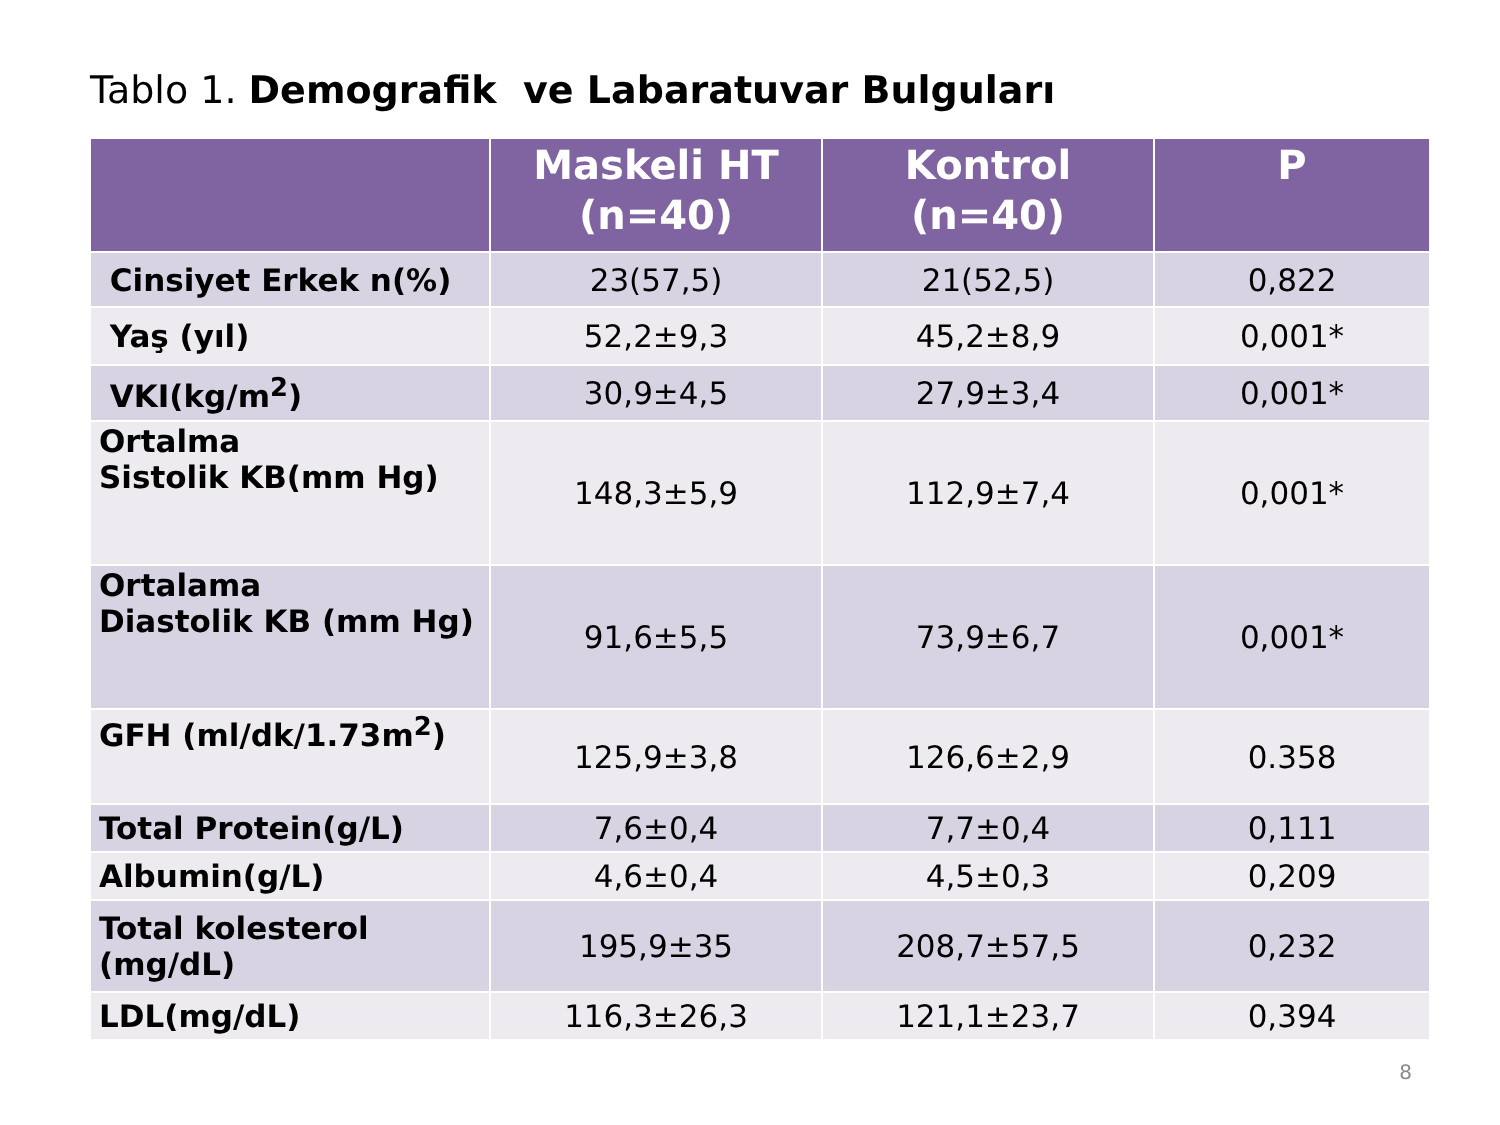Tablo 1. Demografik ve Labaratuvar Bulguları
| | Maskeli HT (n=40) | Kontrol (n=40) | P |
| --- | --- | --- | --- |
| Cinsiyet Erkek n(%) | 23(57,5) | 21(52,5) | 0,822 |
| Yaş (yıl) | 52,2±9,3 | 45,2±8,9 | 0,001* |
| VKI(kg/m<sup>2</sup>) | 30,9±4,5 | 27,9±3,4 | 0,001* |
| Ortalma Sistolik KB(mm Hg) | 148,3±5,9 | 112,9±7,4 | 0,001* |
| Ortalama Diastolik KB (mm Hg) | 91,6±5,5 | 73,9±6,7 | 0,001* |
| GFH (ml/dk/1.73m<sup>2</sup>) | 125,9±3,8 | 126,6±2,9 | 0.358 |
| Total Protein(g/L) | 7,6±0,4 | 7,7±0,4 | 0,111 |
| Albumin(g/L) | 4,6±0,4 | 4,5±0,3 | 0,209 |
| Total kolesterol (mg/dL) | 195,9±35 | 208,7±57,5 | 0,232 |
| LDL(mg/dL) | 116,3±26,3 | 121,1±23,7 | 0,394 |
8